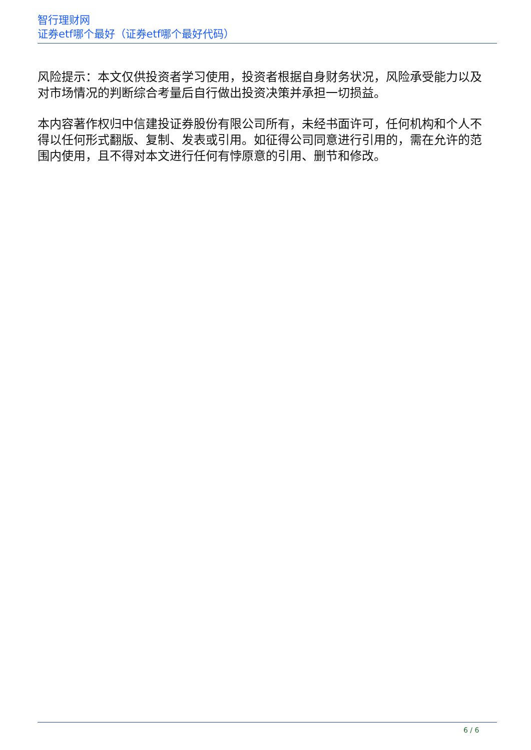智行理财网
证券etf哪个最好（证券etf哪个最好代码）
风险提示：本文仅供投资者学习使用，投资者根据自身财务状况，风险承受能力以及对市场情况的判断综合考量后自行做出投资决策并承担一切损益。
本内容著作权归中信建投证券股份有限公司所有，未经书面许可，任何机构和个人不得以任何形式翻版、复制、发表或引用。如征得公司同意进行引用的，需在允许的范围内使用，且不得对本文进行任何有悖原意的引用、删节和修改。
6 / 6